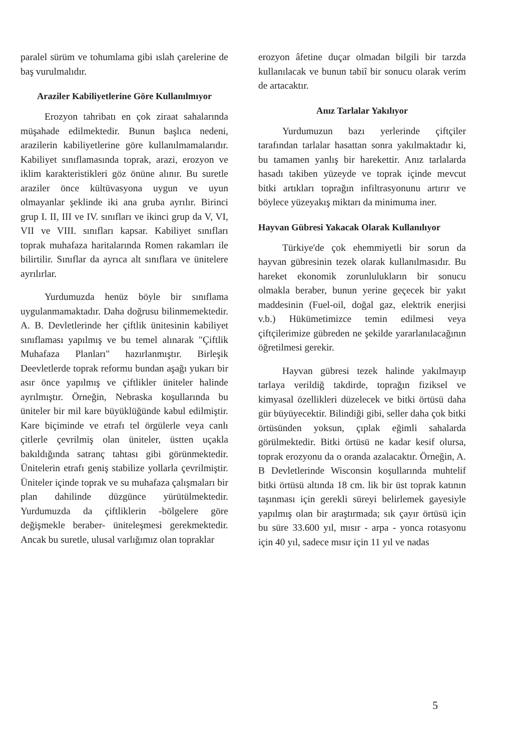paralel sürüm ve tohumlama gibi ıslah çarelerine de baş vurulmalıdır.
Araziler Kabiliyetlerine Göre Kullanılmıyor
Erozyon tahribatı en çok ziraat sahalarında müşahade edilmektedir. Bunun başlıca nedeni, arazilerin kabiliyetlerine göre kullanılmamalarıdır. Kabiliyet sınıflamasında toprak, arazi, erozyon ve iklim karakteristikleri göz önüne alınır. Bu suretle araziler önce kültüvasyona uygun ve uyun olmayanlar şeklinde iki ana gruba ayrılır. Birinci grup I. II, III ve IV. sınıfları ve ikinci grup da V, VI, VII ve VIII. sınıfları kapsar. Kabiliyet sınıfları toprak muhafaza haritalarında Romen rakamları ile bilirtilir. Sınıflar da ayrıca alt sınıflara ve ünitelere ayrılırlar.
Yurdumuzda henüz böyle bir sınıflama uygulanmamaktadır. Daha doğrusu bilinmemektedir. A. B. Devletlerinde her çiftlik ünitesinin kabiliyet sınıflaması yapılmış ve bu temel alınarak "Çiftlik Muhafaza Planları" hazırlanmıştır. Birleşik Deevletlerde toprak reformu bundan aşağı yukarı bir asır önce yapılmış ve çiftlikler üniteler halinde ayrılmıştır. Örneğin, Nebraska koşullarında bu üniteler bir mil kare büyüklüğünde kabul edilmiştir. Kare biçiminde ve etrafı tel örgülerle veya canlı çitlerle çevrilmiş olan üniteler, üstten uçakla bakıldığında satranç tahtası gibi görünmektedir. Ünitelerin etrafı geniş stabilize yollarla çevrilmiştir. Üniteler içinde toprak ve su muhafaza çalışmaları bir plan dahilinde düzgünce yürütülmektedir. Yurdumuzda da çiftliklerin -bölgelere göre değişmekle beraber- üniteleşmesi gerekmektedir. Ancak bu suretle, ulusal varlığımız olan topraklar
erozyon âfetine duçar olmadan bilgili bir tarzda kullanılacak ve bunun tabiî bir sonucu olarak verim de artacaktır.
Anız Tarlalar Yakılıyor
Yurdumuzun bazı yerlerinde çiftçiler tarafından tarlalar hasattan sonra yakılmaktadır ki, bu tamamen yanlış bir harekettir. Anız tarlalarda hasadı takiben yüzeyde ve toprak içinde mevcut bitki artıkları toprağın infiltrasyonunu artırır ve böylece yüzeyakış miktarı da minimuma iner.
Hayvan Gübresi Yakacak Olarak Kullanılıyor
Türkiye'de çok ehemmiyetli bir sorun da hayvan gübresinin tezek olarak kullanılmasıdır. Bu hareket ekonomik zorunlulukların bir sonucu olmakla beraber, bunun yerine geçecek bir yakıt maddesinin (Fuel-oil, doğal gaz, elektrik enerjisi v.b.) Hükümetimizce temin edilmesi veya çiftçilerimize gübreden ne şekilde yararlanılacağının öğretilmesi gerekir.
Hayvan gübresi tezek halinde yakılmayıp tarlaya verildiğ takdirde, toprağın fiziksel ve kimyasal özellikleri düzelecek ve bitki örtüsü daha gür büyüyecektir. Bilindiği gibi, seller daha çok bitki örtüsünden yoksun, çıplak eğimli sahalarda görülmektedir. Bitki örtüsü ne kadar kesif olursa, toprak erozyonu da o oranda azalacaktır. Örneğin, A. B Devletlerinde Wisconsin koşullarında muhtelif bitki örtüsü altında 18 cm. lik bir üst toprak katının taşınması için gerekli süreyi belirlemek gayesiyle yapılmış olan bir araştırmada; sık çayır örtüsü için bu süre 33.600 yıl, mısır - arpa - yonca rotasyonu için 40 yıl, sadece mısır için 11 yıl ve nadas
5